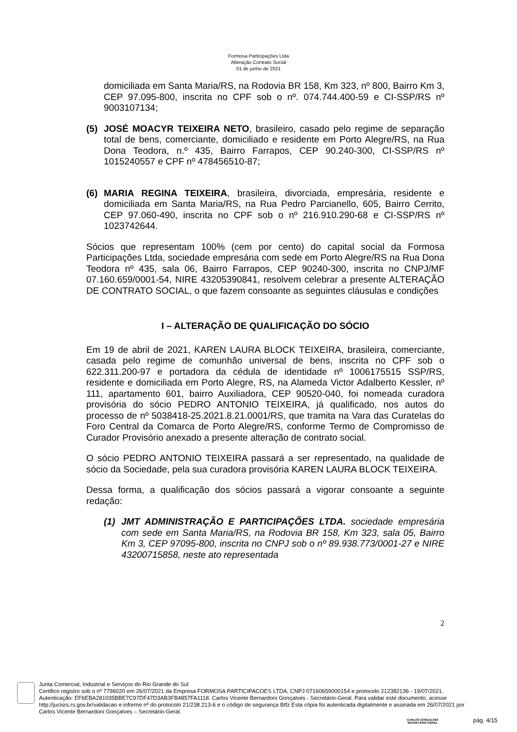Formosa Participações Ltda
Alteração Contrato Social
01 de junho de 2021
domiciliada em Santa Maria/RS, na Rodovia BR 158, Km 323, nº 800, Bairro Km 3, CEP 97.095-800, inscrita no CPF sob o nº. 074.744.400-59 e CI-SSP/RS nº 9003107134;
(5) JOSÉ MOACYR TEIXEIRA NETO, brasileiro, casado pelo regime de separação total de bens, comerciante, domiciliado e residente em Porto Alegre/RS, na Rua Dona Teodora, n.º 435, Bairro Farrapos, CEP 90.240-300, CI-SSP/RS nº 1015240557 e CPF nº 478456510-87;
(6) MARIA REGINA TEIXEIRA, brasileira, divorciada, empresária, residente e domiciliada em Santa Maria/RS, na Rua Pedro Parcianello, 605, Bairro Cerrito, CEP 97.060-490, inscrita no CPF sob o nº 216.910.290-68 e CI-SSP/RS nº 1023742644.
Sócios que representam 100% (cem por cento) do capital social da Formosa Participações Ltda, sociedade empresária com sede em Porto Alegre/RS na Rua Dona Teodora nº 435, sala 06, Bairro Farrapos, CEP 90240-300, inscrita no CNPJ/MF 07.160.659/0001-54, NIRE 43205390841, resolvem celebrar a presente ALTERAÇÃO DE CONTRATO SOCIAL, o que fazem consoante as seguintes cláusulas e condições
I – ALTERAÇÃO DE QUALIFICAÇÃO DO SÓCIO
Em 19 de abril de 2021, KAREN LAURA BLOCK TEIXEIRA, brasileira, comerciante, casada pelo regime de comunhão universal de bens, inscrita no CPF sob o 622.311.200-97 e portadora da cédula de identidade nº 1006175515 SSP/RS, residente e domiciliada em Porto Alegre, RS, na Alameda Victor Adalberto Kessler, nº 111, apartamento 601, bairro Auxiliadora, CEP 90520-040, foi nomeada curadora provisória do sócio PEDRO ANTONIO TEIXEIRA, já qualificado, nos autos do processo de nº 5038418-25.2021.8.21.0001/RS, que tramita na Vara das Curatelas do Foro Central da Comarca de Porto Alegre/RS, conforme Termo de Compromisso de Curador Provisório anexado a presente alteração de contrato social.
O sócio PEDRO ANTONIO TEIXEIRA passará a ser representado, na qualidade de sócio da Sociedade, pela sua curadora provisória KAREN LAURA BLOCK TEIXEIRA.
Dessa forma, a qualificação dos sócios passará a vigorar consoante a seguinte redação:
(1) JMT ADMINISTRAÇÃO E PARTICIPAÇÕES LTDA. sociedade empresária com sede em Santa Maria/RS, na Rodovia BR 158, Km 323, sala 05, Bairro Km 3, CEP 97095-800, inscrita no CNPJ sob o nº 89.938.773/0001-27 e NIRE 43200715858, neste ato representada
2
Junta Comercial, Industrial e Serviços do Rio Grande do Sul
Certifico registro sob o nº 7796020 em 26/07/2021 da Empresa FORMOSA PARTICIPACOES LTDA, CNPJ 07160659000154 e protocolo 212382136 - 19/07/2021. Autenticação: EF6EBA281035BBE7C97DF47D3AB3FB4857FA1118. Carlos Vicente Bernardoni Gonçalves - Secretário-Geral. Para validar este documento, acesse http://jucisrs.rs.gov.br/validacao e informe nº do protocolo 21/238.213-6 e o código de segurança Btfz Esta cópia foi autenticada digitalmente e assinada em 26/07/2021 por Carlos Vicente Bernardoni Gonçalves – Secretário-Geral.
CARLOS GONÇALVES
SECRETÁRIO GERAL
pág. 4/15